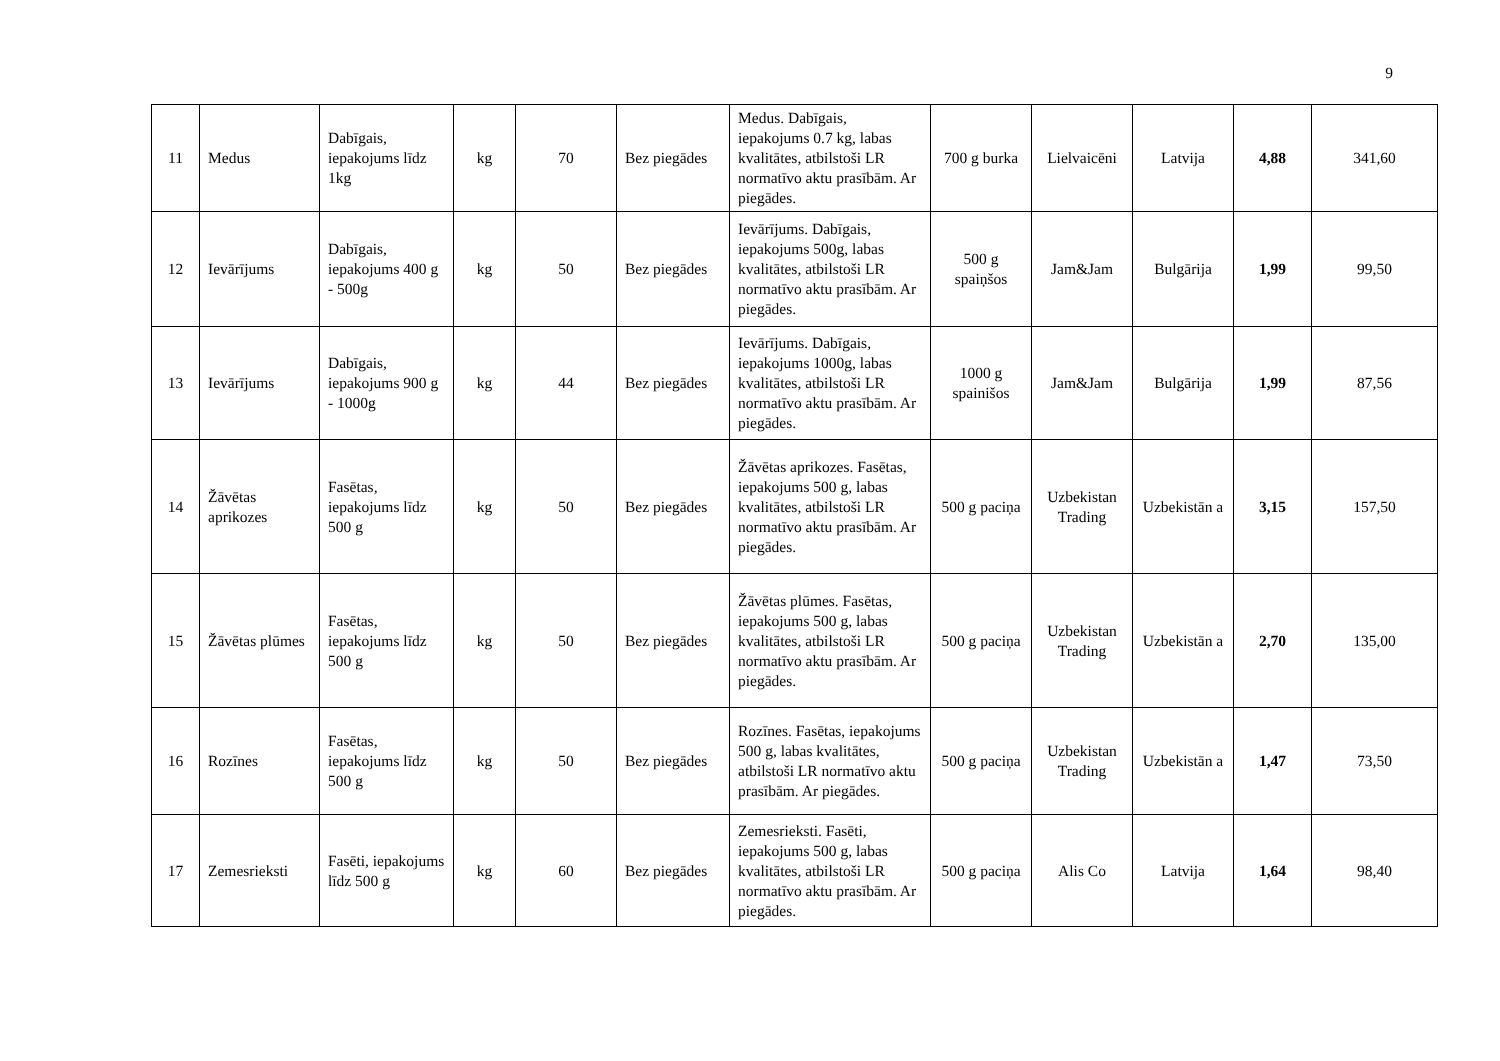9
| 11 | Medus | Dabīgais, iepakojums līdz 1kg | kg | 70 | Bez piegādes | Medus. Dabīgais, iepakojums 0.7 kg, labas kvalitātes, atbilstoši LR normatīvo aktu prasībām. Ar piegādes. | 700 g burka | Lielvaicēni | Latvija | 4,88 | 341,60 |
| 12 | Ievārījums | Dabīgais, iepakojums 400 g - 500g | kg | 50 | Bez piegādes | Ievārījums. Dabīgais, iepakojums 500g, labas kvalitātes, atbilstoši LR normatīvo aktu prasībām. Ar piegādes. | 500 g spaiņšos | Jam&Jam | Bulgārija | 1,99 | 99,50 |
| 13 | Ievārījums | Dabīgais, iepakojums 900 g - 1000g | kg | 44 | Bez piegādes | Ievārījums. Dabīgais, iepakojums 1000g, labas kvalitātes, atbilstoši LR normatīvo aktu prasībām. Ar piegādes. | 1000 g spainišos | Jam&Jam | Bulgārija | 1,99 | 87,56 |
| 14 | Žāvētas aprikozes | Fasētas, iepakojums līdz 500 g | kg | 50 | Bez piegādes | Žāvētas aprikozes. Fasētas, iepakojums 500 g, labas kvalitātes, atbilstoši LR normatīvo aktu prasībām. Ar piegādes. | 500 g paciņa | Uzbekistan Trading | Uzbekistān a | 3,15 | 157,50 |
| 15 | Žāvētas plūmes | Fasētas, iepakojums līdz 500 g | kg | 50 | Bez piegādes | Žāvētas plūmes. Fasētas, iepakojums 500 g, labas kvalitātes, atbilstoši LR normatīvo aktu prasībām. Ar piegādes. | 500 g paciņa | Uzbekistan Trading | Uzbekistān a | 2,70 | 135,00 |
| 16 | Rozīnes | Fasētas, iepakojums līdz 500 g | kg | 50 | Bez piegādes | Rozīnes. Fasētas, iepakojums 500 g, labas kvalitātes, atbilstoši LR normatīvo aktu prasībām. Ar piegādes. | 500 g paciņa | Uzbekistan Trading | Uzbekistān a | 1,47 | 73,50 |
| 17 | Zemesrieksti | Fasēti, iepakojums līdz 500 g | kg | 60 | Bez piegādes | Zemesrieksti. Fasēti, iepakojums 500 g, labas kvalitātes, atbilstoši LR normatīvo aktu prasībām. Ar piegādes. | 500 g paciņa | Alis Co | Latvija | 1,64 | 98,40 |